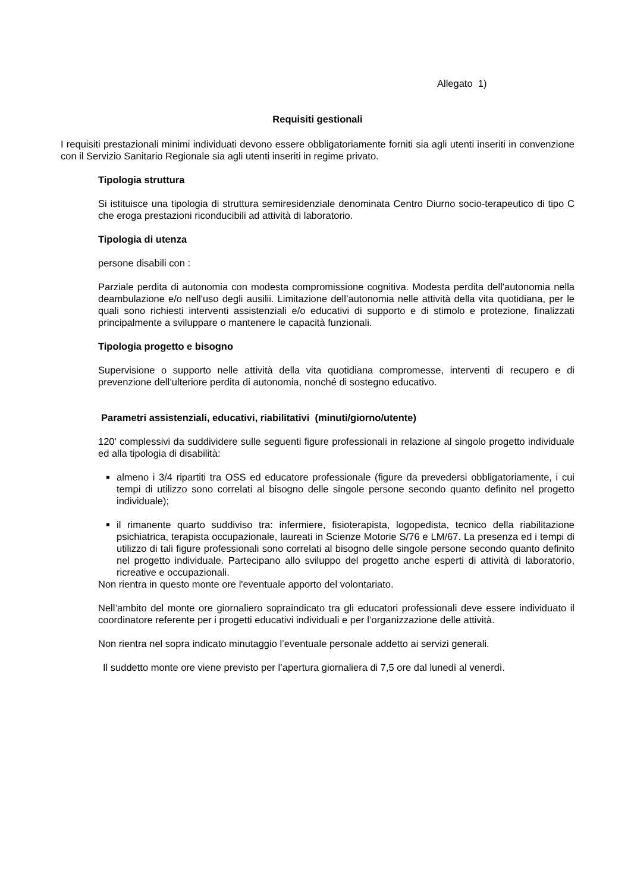Allegato 1)
Requisiti gestionali
I requisiti prestazionali minimi individuati devono essere obbligatoriamente forniti sia agli utenti inseriti in convenzione con il Servizio Sanitario Regionale sia agli utenti inseriti in regime privato.
Tipologia struttura
Si istituisce una tipologia di struttura semiresidenziale denominata Centro Diurno socio-terapeutico di tipo C che eroga prestazioni riconducibili ad attività di laboratorio.
Tipologia di utenza
persone disabili con :
Parziale perdita di autonomia con modesta compromissione cognitiva. Modesta perdita dell'autonomia nella deambulazione e/o nell'uso degli ausilii. Limitazione dell’autonomia nelle attività della vita quotidiana, per le quali sono richiesti interventi assistenziali e/o educativi di supporto e di stimolo e protezione, finalizzati principalmente a sviluppare o mantenere le capacità funzionali.
Tipologia progetto e bisogno
Supervisione o supporto nelle attività della vita quotidiana compromesse, interventi di recupero e di prevenzione dell’ulteriore perdita di autonomia, nonché di sostegno educativo.
Parametri assistenziali, educativi, riabilitativi (minuti/giorno/utente)
120' complessivi da suddividere sulle seguenti figure professionali in relazione al singolo progetto individuale ed alla tipologia di disabilità:
almeno i 3/4 ripartiti tra OSS ed educatore professionale (figure da prevedersi obbligatoriamente, i cui tempi di utilizzo sono correlati al bisogno delle singole persone secondo quanto definito nel progetto individuale);
il rimanente quarto suddiviso tra: infermiere, fisioterapista, logopedista, tecnico della riabilitazione psichiatrica, terapista occupazionale, laureati in Scienze Motorie S/76 e LM/67. La presenza ed i tempi di utilizzo di tali figure professionali sono correlati al bisogno delle singole persone secondo quanto definito nel progetto individuale. Partecipano allo sviluppo del progetto anche esperti di attività di laboratorio, ricreative e occupazionali.
Non rientra in questo monte ore l'eventuale apporto del volontariato.
Nell’ambito del monte ore giornaliero sopraindicato tra gli educatori professionali deve essere individuato il coordinatore referente per i progetti educativi individuali e per l’organizzazione delle attività.
Non rientra nel sopra indicato minutaggio l’eventuale personale addetto ai servizi generali.
Il suddetto monte ore viene previsto per l’apertura giornaliera di 7,5 ore dal lunedì al venerdì.